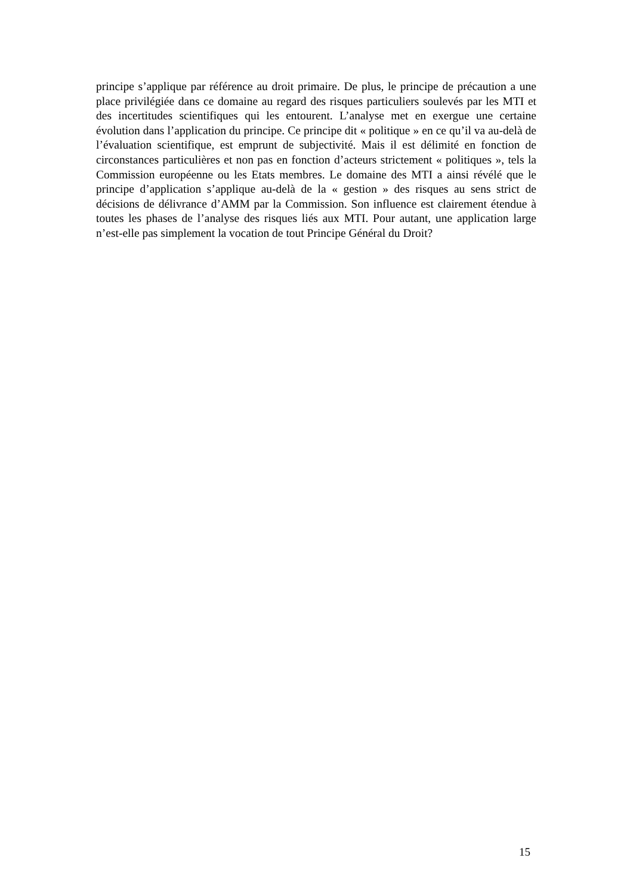principe s’applique par référence au droit primaire. De plus, le principe de précaution a une place privilégiée dans ce domaine au regard des risques particuliers soulevés par les MTI et des incertitudes scientifiques qui les entourent. L’analyse met en exergue une certaine évolution dans l’application du principe. Ce principe dit « politique » en ce qu’il va au-delà de l’évaluation scientifique, est emprunt de subjectivité. Mais il est délimité en fonction de circonstances particulières et non pas en fonction d’acteurs strictement « politiques », tels la Commission européenne ou les Etats membres. Le domaine des MTI a ainsi révélé que le principe d’application s’applique au-delà de la « gestion » des risques au sens strict de décisions de délivrance d’AMM par la Commission. Son influence est clairement étendue à toutes les phases de l’analyse des risques liés aux MTI. Pour autant, une application large n’est-elle pas simplement la vocation de tout Principe Général du Droit?
15